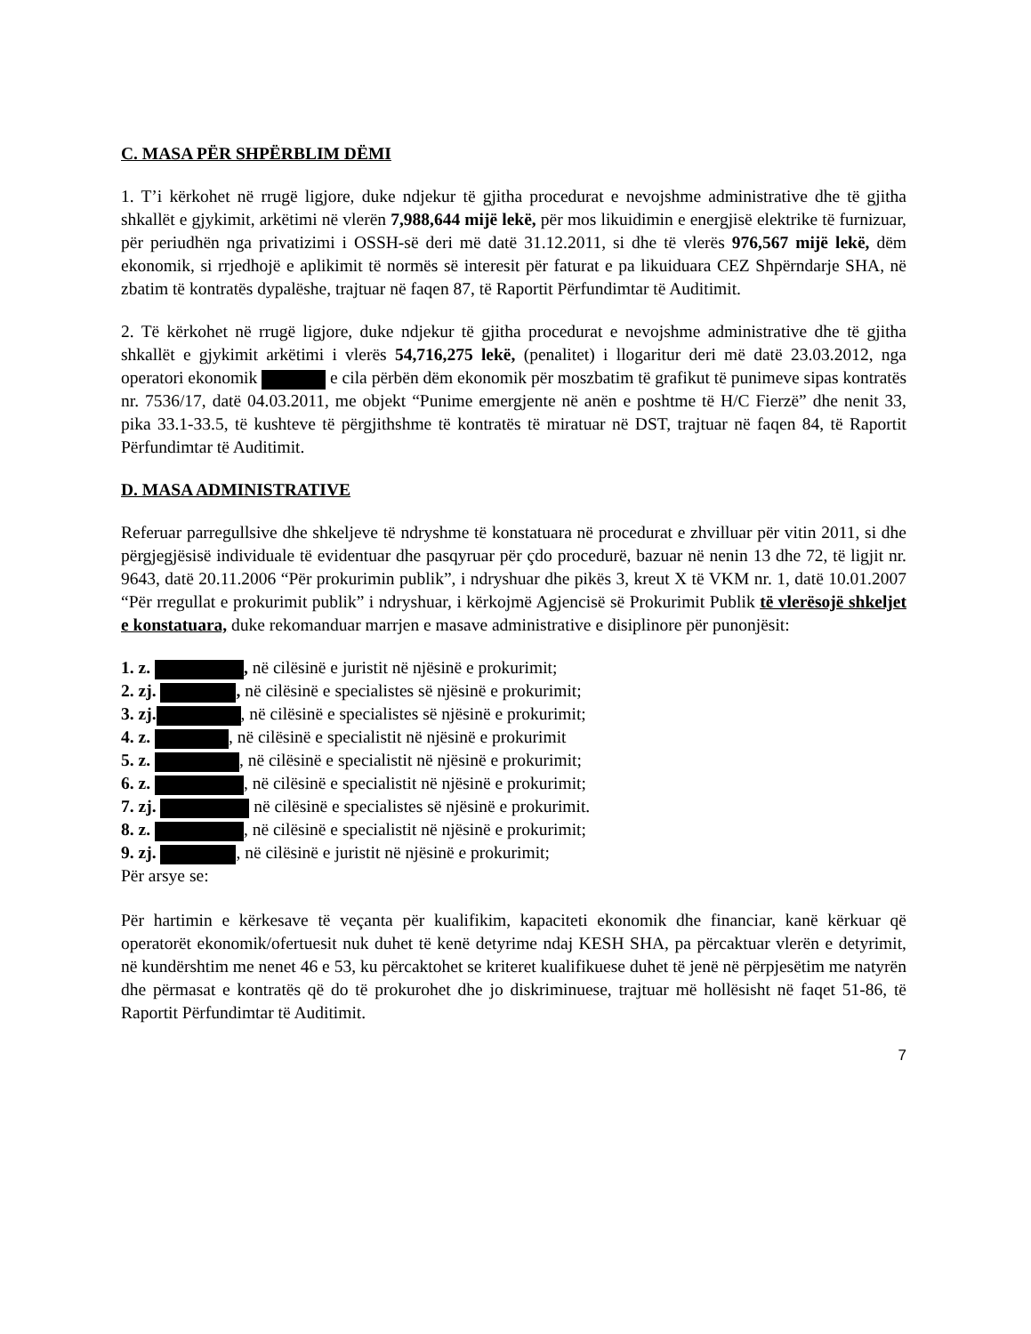C. MASA PËR SHPËRBLIM DËMI
1. T’i kërkohet në rrugë ligjore, duke ndjekur të gjitha procedurat e nevojshme administrative dhe të gjitha shkallët e gjykimit, arkëtimi në vlerën 7,988,644 mijë lekë, për mos likuidimin e energjisë elektrike të furnizuar, për periudhën nga privatizimi i OSSH-së deri më datë 31.12.2011, si dhe të vlerës 976,567 mijë lekë, dëm ekonomik, si rrjedhojë e aplikimit të normës së interesit për faturat e pa likuiduara CEZ Shpërndarje SHA, në zbatim të kontratës dypalëshe, trajtuar në faqen 87, të Raportit Përfundimtar të Auditimit.
2. Të kërkohet në rrugë ligjore, duke ndjekur të gjitha procedurat e nevojshme administrative dhe të gjitha shkallët e gjykimit arkëtimi i vlerës 54,716,275 lekë, (penalitet) i llogaritur deri më datë 23.03.2012, nga operatori ekonomik e cila përbën dëm ekonomik për moszbatim të grafikut të punimeve sipas kontratës nr. 7536/17, datë 04.03.2011, me objekt “Punime emergjente në anën e poshtme të H/C Fierzë” dhe nenit 33, pika 33.1-33.5, të kushteve të përgjithshme të kontratës të miratuar në DST, trajtuar në faqen 84, të Raportit Përfundimtar të Auditimit.
D. MASA ADMINISTRATIVE
Referuar parregullsive dhe shkeljeve të ndryshme të konstatuara në procedurat e zhvilluar për vitin 2011, si dhe përgjegjësisë individuale të evidentuar dhe pasqyruar për çdo procedurë, bazuar në nenin 13 dhe 72, të ligjit nr. 9643, datë 20.11.2006 “Për prokurimin publik”, i ndryshuar dhe pikës 3, kreut X të VKM nr. 1, datë 10.01.2007 “Për rregullat e prokurimit publik” i ndryshuar, i kërkojmë Agjencisë së Prokurimit Publik të vlerësojë shkeljet e konstatuara, duke rekomanduar marrjen e masave administrative e disiplinore për punonjësit:
1. z. , në cilësinë e juristit në njësinë e prokurimit;
2. zj. , në cilësinë e specialistes së njësinë e prokurimit;
3. zj. , në cilësinë e specialistes së njësinë e prokurimit;
4. z. , në cilësinë e specialistit në njësinë e prokurimit
5. z. , në cilësinë e specialistit në njësinë e prokurimit;
6. z. , në cilësinë e specialistit në njësinë e prokurimit;
7. zj. në cilësinë e specialistes së njësinë e prokurimit.
8. z. , në cilësinë e specialistit në njësinë e prokurimit;
9. zj. , në cilësinë e juristit në njësinë e prokurimit;
Për arsye se:
Për hartimin e kërkesave të veçanta për kualifikim, kapaciteti ekonomik dhe financiar, kanë kërkuar që operatorët ekonomik/ofertuesit nuk duhet të kenë detyrime ndaj KESH SHA, pa përcaktuar vlerën e detyrimit, në kundërshtim me nenet 46 e 53, ku përcaktohet se kriteret kualifikuese duhet të jenë në përpjesëtim me natyrën dhe përmasat e kontratës që do të prokurohet dhe jo diskriminuese, trajtuar më hollësisht në faqet 51-86, të Raportit Përfundimtar të Auditimit.
7